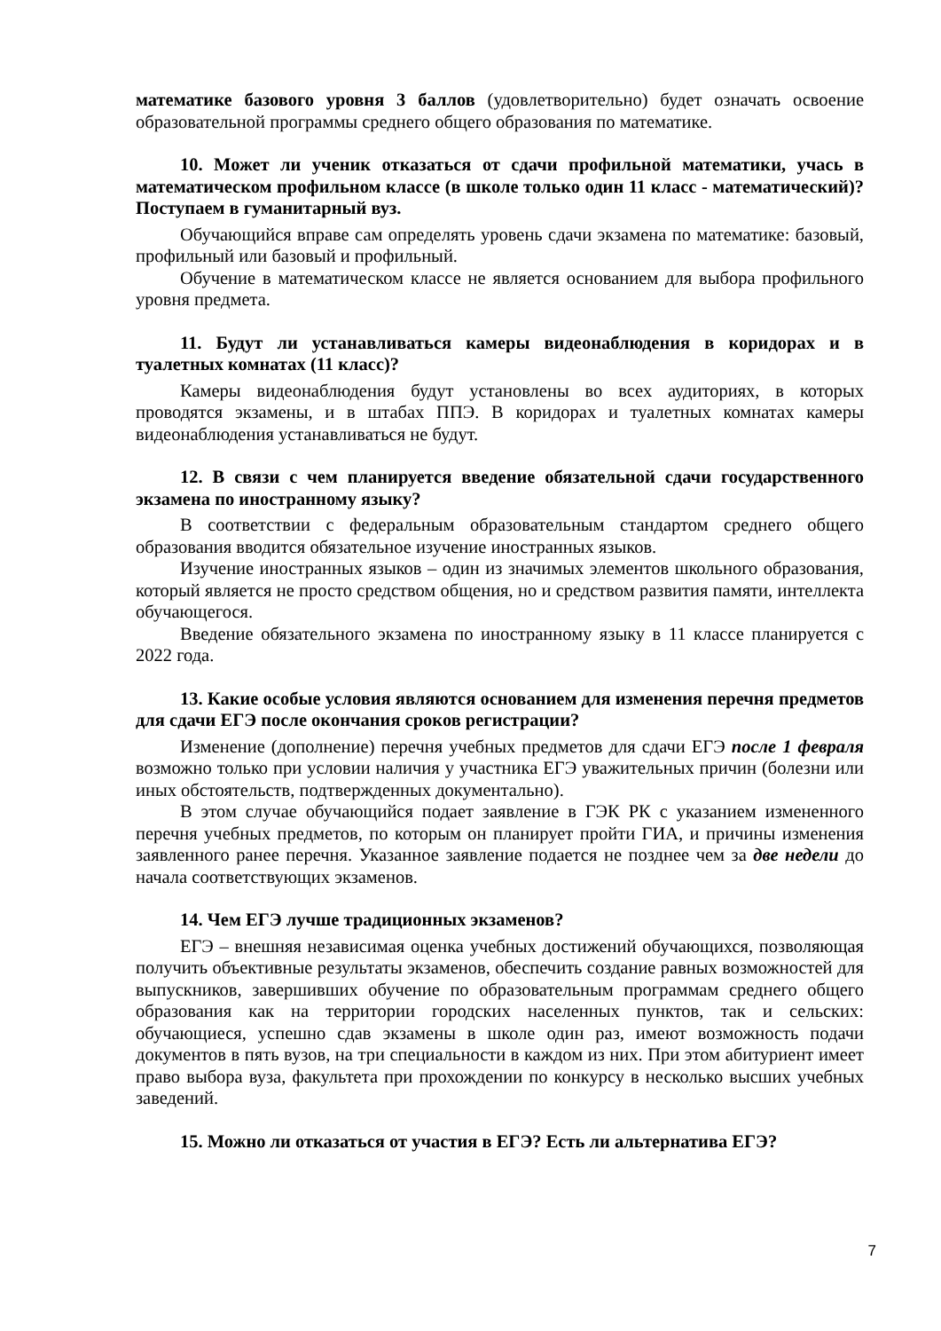математике базового уровня 3 баллов (удовлетворительно) будет означать освоение образовательной программы среднего общего образования по математике.
10. Может ли ученик отказаться от сдачи профильной математики, учась в математическом профильном классе (в школе только один 11 класс - математический)? Поступаем в гуманитарный вуз.
Обучающийся вправе сам определять уровень сдачи экзамена по математике: базовый, профильный или базовый и профильный.
Обучение в математическом классе не является основанием для выбора профильного уровня предмета.
11. Будут ли устанавливаться камеры видеонаблюдения в коридорах и в туалетных комнатах (11 класс)?
Камеры видеонаблюдения будут установлены во всех аудиториях, в которых проводятся экзамены, и в штабах ППЭ. В коридорах и туалетных комнатах камеры видеонаблюдения устанавливаться не будут.
12. В связи с чем планируется введение обязательной сдачи государственного экзамена по иностранному языку?
В соответствии с федеральным образовательным стандартом среднего общего образования вводится обязательное изучение иностранных языков.
Изучение иностранных языков – один из значимых элементов школьного образования, который является не просто средством общения, но и средством развития памяти, интеллекта обучающегося.
Введение обязательного экзамена по иностранному языку в 11 классе планируется с 2022 года.
13. Какие особые условия являются основанием для изменения перечня предметов для сдачи ЕГЭ после окончания сроков регистрации?
Изменение (дополнение) перечня учебных предметов для сдачи ЕГЭ после 1 февраля возможно только при условии наличия у участника ЕГЭ уважительных причин (болезни или иных обстоятельств, подтвержденных документально).
В этом случае обучающийся подает заявление в ГЭК РК с указанием измененного перечня учебных предметов, по которым он планирует пройти ГИА, и причины изменения заявленного ранее перечня. Указанное заявление подается не позднее чем за две недели до начала соответствующих экзаменов.
14. Чем ЕГЭ лучше традиционных экзаменов?
ЕГЭ – внешняя независимая оценка учебных достижений обучающихся, позволяющая получить объективные результаты экзаменов, обеспечить создание равных возможностей для выпускников, завершивших обучение по образовательным программам среднего общего образования как на территории городских населенных пунктов, так и сельских: обучающиеся, успешно сдав экзамены в школе один раз, имеют возможность подачи документов в пять вузов, на три специальности в каждом из них. При этом абитуриент имеет право выбора вуза, факультета при прохождении по конкурсу в несколько высших учебных заведений.
15. Можно ли отказаться от участия в ЕГЭ? Есть ли альтернатива ЕГЭ?
7